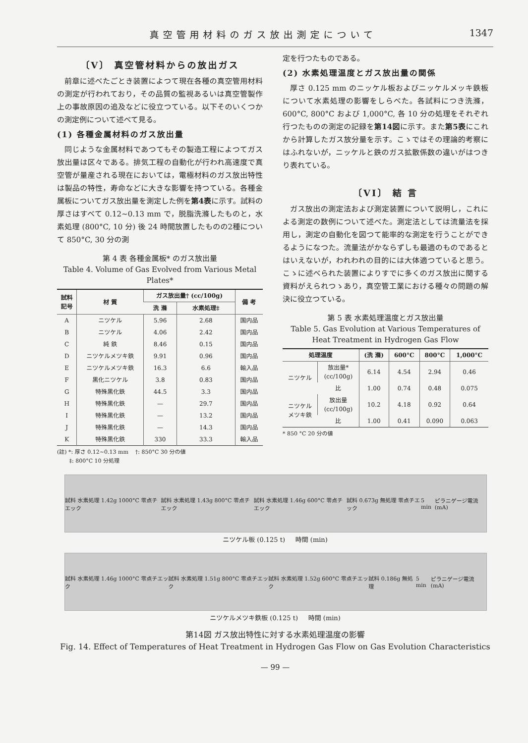真空管用材料のガス放出測定について 1347
〔V〕 真空管材料からの放出ガス
前章に述べたごとき装置によつて現在各種の真空管用材料の測定が行われており，その品質の監視あるいは真空管製作上の事故原因の追及などに役立つている。以下そのいくつかの測定例について述べて見る。
(1) 各種金属材料のガス放出量
同じような金属材料であつてもその製造工程によつてガス放出量は区々である。排気工程の自動化が行われ高速度で真空管が量産される現在においては，電極材料のガス放出特性は製品の特性，寿命などに大きな影響を持つている。各種金属板についてガス放出量を測定した例を第4表に示す。試料の厚さはすべて 0.12~0.13 mm で，脱脂洗滌したものと，水素処理 (800°C, 10 分) 後 24 時間放置したものの2種について 850°C, 30 分の測
第 4 表 各種金属板* のガス放出量
Table 4. Volume of Gas Evolved from Various Metal Plates*
| 試料 記号 | 材 質 | ガス放出量† (cc/100g) | | 備 考 |
| --- | --- | --- | --- | --- |
| | | 洗 滌 | 水素処理‡ | |
| A | ニツケル | 5.96 | 2.68 | 国内品 |
| B | ニツケル | 4.06 | 2.42 | 国内品 |
| C | 純 鉄 | 8.46 | 0.15 | 国内品 |
| D | ニツケルメツキ鉄 | 9.91 | 0.96 | 国内品 |
| E | ニツケルメツキ鉄 | 16.3 | 6.6 | 輸入品 |
| F | 黒化ニツケル | 3.8 | 0.83 | 国内品 |
| G | 特殊黒化鉄 | 44.5 | 3.3 | 国内品 |
| H | 特殊黒化鉄 | — | 29.7 | 国内品 |
| I | 特殊黒化鉄 | — | 13.2 | 国内品 |
| J | 特殊黒化鉄 | — | 14.3 | 国内品 |
| K | 特殊黒化鉄 | 330 | 33.3 | 輸入品 |
(註) *: 厚さ 0.12~0.13 mm †: 850°C 30 分の値
‡: 800°C 10 分処理
定を行つたものである。
(2) 水素処理温度とガス放出量の関係
厚さ 0.125 mm のニッケル板およびニッケルメッキ鉄板について水素処理の影響をしらべた。各試料につき洗滌，600°C, 800°C および 1,000°C, 各 10 分の処理をそれぞれ行つたものの測定の記録を第14図に示す。また第5表にこれから計算したガス放分量を示す。こゝではその理論的考察にはふれないが，ニッケルと鉄のガス拡散係数の違いがはつきり表れている。
〔VI〕 結 言
ガス放出の測定法および測定装置について説明し，これによる測定の数例について述べた。測定法としては流量法を採用し，測定の自動化を図つて能率的な測定を行うことができるようになつた。流量法がかならずしも最適のものであるとはいえないが，われわれの目的には大体適つていると思う。こゝに述べられた装置によりすでに多くのガス放出に関する資料がえられつゝあり，真空管工業における種々の問題の解決に役立つている。
第 5 表 水素処理温度とガス放出量
Table 5. Gas Evolution at Various Temperatures of Heat Treatment in Hydrogen Gas Flow
| 処理温度 | | (洗 滌) | 600°C | 800°C | 1,000°C |
| --- | --- | --- | --- | --- | --- |
| ニツケル | 放出量* (cc/100g) | 6.14 | 4.54 | 2.94 | 0.46 |
| | 比 | 1.00 | 0.74 | 0.48 | 0.075 |
| ニツケル メツキ鉄 | 放出量 (cc/100g) | 10.2 | 4.18 | 0.92 | 0.64 |
| | 比 | 1.00 | 0.41 | 0.090 | 0.063 |
* 850 °C 20 分の値
試料 水素処理 1.42g 1000°C 零点チエック 試料 水素処理 1.43g 800°C 零点チエック 試料 水素処理 1.46g 600°C 零点チエック 試料 0.673g 無処理 零点チエック 5 min ピラニゲージ電流 (mA)
ニツケル板 (0.125 t) 時間 (min)
試料 水素処理 1.46g 1000°C 零点チエック 試料 水素処理 1.51g 800°C 零点チエック 試料 水素処理 1.52g 600°C 零点チエック 試料 0.186g 無処理 5 min ピラニゲージ電流 (mA)
ニツケルメツキ鉄板 (0.125 t) 時間 (min)
第14図 ガス放出特性に対する水素処理温度の影響
Fig. 14. Effect of Temperatures of Heat Treatment in Hydrogen Gas Flow on Gas Evolution Characteristics
— 99 —